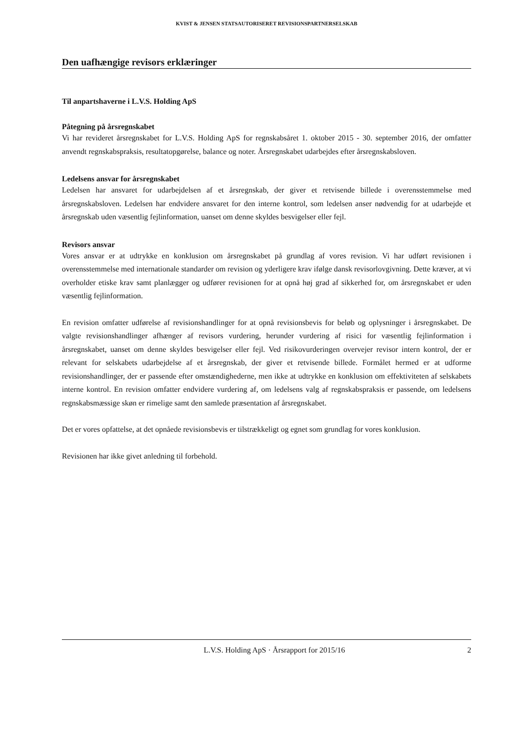KVIST & JENSEN STATSAUTORISERET REVISIONSPARTNERSELSKAB
Den uafhængige revisors erklæringer
Til anpartshaverne i L.V.S. Holding ApS
Påtegning på årsregnskabet
Vi har revideret årsregnskabet for L.V.S. Holding ApS for regnskabsåret 1. oktober 2015 - 30. september 2016, der omfatter anvendt regnskabspraksis, resultatopgørelse, balance og noter. Årsregnskabet udarbejdes efter årsregnskabsloven.
Ledelsens ansvar for årsregnskabet
Ledelsen har ansvaret for udarbejdelsen af et årsregnskab, der giver et retvisende billede i overensstemmelse med årsregnskabsloven. Ledelsen har endvidere ansvaret for den interne kontrol, som ledelsen anser nødvendig for at udarbejde et årsregnskab uden væsentlig fejlinformation, uanset om denne skyldes besvigelser eller fejl.
Revisors ansvar
Vores ansvar er at udtrykke en konklusion om årsregnskabet på grundlag af vores revision. Vi har udført revisionen i overensstemmelse med internationale standarder om revision og yderligere krav ifølge dansk revisorlovgivning. Dette kræver, at vi overholder etiske krav samt planlægger og udfører revisionen for at opnå høj grad af sikkerhed for, om årsregnskabet er uden væsentlig fejlinformation.
En revision omfatter udførelse af revisionshandlinger for at opnå revisionsbevis for beløb og oplysninger i årsregnskabet. De valgte revisionshandlinger afhænger af revisors vurdering, herunder vurdering af risici for væsentlig fejlinformation i årsregnskabet, uanset om denne skyldes besvigelser eller fejl. Ved risikovurderingen overvejer revisor intern kontrol, der er relevant for selskabets udarbejdelse af et årsregnskab, der giver et retvisende billede. Formålet hermed er at udforme revisionshandlinger, der er passende efter omstændighederne, men ikke at udtrykke en konklusion om effektiviteten af selskabets interne kontrol. En revision omfatter endvidere vurdering af, om ledelsens valg af regnskabspraksis er passende, om ledelsens regnskabsmæssige skøn er rimelige samt den samlede præsentation af årsregnskabet.
Det er vores opfattelse, at det opnåede revisionsbevis er tilstrækkeligt og egnet som grundlag for vores konklusion.
Revisionen har ikke givet anledning til forbehold.
L.V.S. Holding ApS · Årsrapport for 2015/16 2